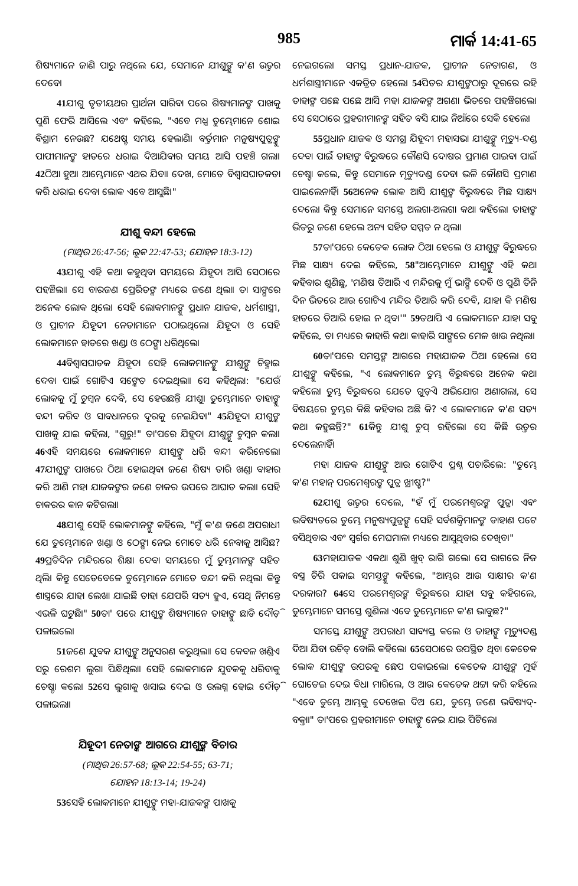985 ମାର୍କ 14:41-65
ଶିଷ୍ୟମାନେ ଜାଣି ପାରୁ ନଥିଲେ ଯେ, ସେମାନେ ଯୀଶୁଙ୍କୁ କ'ଣ ଉତ୍ତର ଦେବେ।
41ଯୀଶୁ ତୃତୀୟଥର ପ୍ରାର୍ଥନା ସାରିବା ପରେ ଶିଷ୍ୟମାନଙ୍କ ପାଖକୁ ପୁଣି ଫେରି ଆସିଲେ ଏବଂ କହିଲେ, "ଏବେ ମଧ୍ଯ ତୁମ୍ଭେମାନେ ଶୋଇ ବିଶ୍ରାମ ନେଉଛ? ଯଥେଷ୍ଟ ସମୟ ହେଲାଣି। ବର୍ତ୍ତମାନ ମନୁଷ୍ୟପୁତ୍ରଙ୍କୁ ପାପୀମାନଙ୍କ ହାତରେ ଧରାଇ ଦିଆଯିବାର ସମୟ ଆସି ପହଞ୍ଚି ଗଲା। 42ଠିଆ ହୁଅ। ଆମ୍ଭେମାନେ ଏଥର ଯିବା। ଦେଖ, ମୋତେ ବିଶ୍ୱାସଘାତକତା କରି ଧରାଇ ଦେବା ଲୋକ ଏବେ ଆସୁଛି।"
ଯୀଶୁ ବନ୍ଦୀ ହେଲେ
(ମାଥିଉ 26:47-56; ଲୂକ 22:47-53; ଯୋହନ 18:3-12)
43ଯୀଶୁ ଏହି କଥା କହୁଥିବା ସମୟରେ ଯିହୂଦା ଆସି ସେଠାରେ ପହଞ୍ଚିଲା। ସେ ବାରଜଣ ପ୍ରେରିତଙ୍କ ମଧ୍ୟରେ ଜଣେ ଥିଲା। ତା ସାଙ୍ଗରେ ଅନେକ ଲୋକ ଥିଲେ। ସେହି ଲୋକମାନଙ୍କୁ ପ୍ରଧାନ ଯାଜକ, ଧର୍ମଶାସ୍ତ୍ରୀ, ଓ ପ୍ରାଚୀନ ଯିହୂଦୀ ନେତାମାନେ ପଠାଇଥିଲେ। ଯିହୂଦା ଓ ସେହି ଲୋକମାନେ ହାତରେ ଖଣ୍ଡା ଓ ଠେଙ୍ଗା ଧରିଥିଲେ।
44ବିଶ୍ୱାସଘାତକ ଯିହୂଦା ସେହି ଲୋକମାନଙ୍କୁ ଯୀଶୁଙ୍କୁ ଚିହ୍ନାଇ ଦେବା ପାଇଁ ଗୋଟିଏ ସଙ୍କେତ ଦେଇଥିଲା। ସେ କହିଥିଲା: "ଯେଉଁ ଲୋକକୁ ମୁଁ ଚୁମ୍ବନ ଦେବି, ସେ ହେଉଛନ୍ତି ଯୀଶୁ। ତୁମ୍ଭେମାନେ ତାହାଙ୍କୁ ବନ୍ଦୀ କରିବ ଓ ସାବଧାନରେ ଦୂରକୁ ନେଇଯିବ।" 45ଯିହୂଦା ଯୀଶୁଙ୍କ ପାଖକୁ ଯାଇ କହିଲା, "ଗୁରୁ!" ତା'ପରେ ଯିହୂଦା ଯୀଶୁଙ୍କୁ ଚୁମ୍ବନ କଲା। 46ଏହି ସମୟରେ ଲୋକମାନେ ଯୀଶୁଙ୍କୁ ଧରି ବନ୍ଦୀ କରିନେଲେ। 47ଯୀଶୁଙ୍କ ପାଖରେ ଠିଆ ହୋଇଥିବା ଜଣେ ଶିଷ୍ୟ ତାରି ଖଣ୍ଡା ବାହାର କରି ଆଣି ମହା ଯାଜକଙ୍କର ଜଣେ ଚାକର ଉପରେ ଆଘାତ କଲା। ସେହି ଚାକରର କାନ କଟିଗଲା।
48ଯୀଶୁ ସେହି ଲୋକମାନଙ୍କୁ କହିଲେ, "ମୁଁ କ'ଣ ଜଣେ ଅପରାଧୀ ଯେ ତୁମ୍ଭେମାନେ ଖଣ୍ଡା ଓ ଠେଙ୍ଗା ନେଇ ମୋତେ ଧରି ନେବାକୁ ଆସିଛ? 49ପ୍ରତିଦିନ ମନ୍ଦିରରେ ଶିକ୍ଷା ଦେବା ସମୟରେ ମୁଁ ତୁମ୍ଭମାନଙ୍କ ସହିତ ଥିଲି। କିନ୍ତୁ ସେତେବେଳେ ତୁମ୍ଭେମାନେ ମୋତେ ବନ୍ଦୀ କରି ନଥିଲ। କିନ୍ତୁ ଶାସ୍ତ୍ରରେ ଯାହା ଲେଖା ଯାଇଛି ତାହା ଯେପରି ସତ୍ୟ ହୁଏ, ସେଥି ନିମନ୍ତେ ଏଭଳି ଘଟୁଛି।" 50ତା' ପରେ ଯୀଶୁଙ୍କ ଶିଷ୍ୟମାନେ ତାହାଙ୍କୁ ଛାଡି ଦୌଡ଼ି ପଳାଇଲେ।
51ଜଣେ ଯୁବକ ଯୀଶୁଙ୍କୁ ଅନୁସରଣ କରୁଥିଲା। ସେ କେବଳ ଖଣ୍ଡିଏ ସରୁ ରେଶମ ଲୁଗା ପିନ୍ଧିଥିଲା। ସେହି ଲୋକମାନେ ଯୁବକକୁ ଧରିବାକୁ ଚେଷ୍ଟା କଲେ। 52ସେ ଲୁଗାକୁ ଖସାଇ ଦେଇ ଓ ଉଲଗ୍ନ ହୋଇ ଦୌଡ଼ି ପଳାଇଲା।
ଯିହୂଦୀ ନେତାଙ୍କ ଆଗରେ ଯୀଶୁଙ୍କ ବିଚାର
(ମାଥିଉ 26:57-68; ଲୂକ 22:54-55; 63-71;
ଯୋହନ 18:13-14; 19-24)
53ସେହି ଲୋକମାନେ ଯୀଶୁଙ୍କୁ ମହା-ଯାଜକଙ୍କ ପାଖକୁ
ନେଇଗଲେ। ସମସ୍ତ ପ୍ରଧାନ-ଯାଜକ, ପ୍ରାଚୀନ ନେତାଗଣ, ଓ ଧର୍ମଶାସ୍ତ୍ରୀମାନେ ଏକତ୍ରିତ ହେଲେ। 54ପିତର ଯୀଶୁଙ୍କଠାରୁ ଦୂରରେ ରହି ତାହାଙ୍କ ପଛେ ପଛେ ଆସି ମହା ଯାଜକଙ୍କ ଅଗଣା ଭିତରେ ପହଞ୍ଚିଗଲେ। ସେ ସେଠାରେ ପ୍ରହରୀମାନଙ୍କ ସହିତ ବସି ଯାଇ ନିଆଁରେ ସେକି ହେଲେ।
55ପ୍ରଧାନ ଯାଜକ ଓ ସମଗ୍ର ଯିହୂଦୀ ମହାସଭା ଯୀଶୁଙ୍କୁ ମୃତ୍ୟୁ-ଦଣ୍ଡ ଦେବା ପାଇଁ ତାହାଙ୍କ ବିରୁଦ୍ଧରେ କୌଣସି ଦୋଷର ପ୍ରମାଣ ପାଇବା ପାଇଁ ଚେଷ୍ଟା କଲେ, କିନ୍ତୁ ସେମାନେ ମୃତ୍ୟୁଦଣ୍ଡ ଦେବା ଭଳି କୌଣସି ପ୍ରମାଣ ପାଇଲେନାହିଁ। 56ଅନେକ ଲୋକ ଆସି ଯୀଶୁଙ୍କ ବିରୁଦ୍ଧରେ ମିଛ ସାକ୍ଷ୍ୟ ଦେଲେ। କିନ୍ତୁ ସେମାନେ ସମସ୍ତେ ଅଲଗା-ଅଲଗା କଥା କହିଲେ। ତାହାଙ୍କ ଭିତରୁ ଜଣେ ହେଲେ ଅନ୍ୟ ସହିତ ସମ୍ମତ ନ ଥିଲା।
57ତା'ପରେ କେତେକ ଲୋକ ଠିଆ ହେଲେ ଓ ଯୀଶୁଙ୍କ ବିରୁଦ୍ଧରେ ମିଛ ସାକ୍ଷ୍ୟ ଦେଇ କହିଲେ, 58"ଆମ୍ଭେମାନେ ଯୀଶୁଙ୍କୁ ଏହି କଥା କହିବାର ଶୁଣିଛୁ, 'ମଣିଷ ତିଆରି ଏ ମନ୍ଦିରକୁ ମୁଁ ଭାଙ୍ଗି ଦେବି ଓ ପୁଣି ତିନି ଦିନ ଭିତରେ ଆଉ ଗୋଟିଏ ମନ୍ଦିର ତିଆରି କରି ଦେବି, ଯାହା କି ମଣିଷ ହାତରେ ତିଆରି ହୋଇ ନ ଥିବ।'" 59ତଥାପି ଏ ଲୋକମାନେ ଯାହା ସବୁ କହିଲେ, ତା ମଧ୍ୟରେ କାହାରି କଥା କାହାରି ସାଙ୍ଗରେ ମେଳ ଖାଉ ନଥିଲା।
60ତା'ପରେ ସମସ୍ତଙ୍କ ଆଗରେ ମହାଯାଜକ ଠିଆ ହେଲେ। ସେ ଯୀଶୁଙ୍କୁ କହିଲେ, "ଏ ଲୋକମାନେ ତୁମ୍ଭ ବିରୁଦ୍ଧରେ ଅନେକ କଥା କହିଲେ। ତୁମ୍ଭ ବିରୁଦ୍ଧରେ ଯେତେ ଗୁଡ଼ିଏ ଅଭିଯୋଗ ଅଣାଗଲା, ସେ ବିଷୟରେ ତୁମ୍ଭର କିଛି କହିବାର ଅଛି କି? ଏ ଲୋକମାନେ କ'ଣ ସତ୍ୟ କଥା କହୁଛନ୍ତି?" 61କିନ୍ତୁ ଯୀଶୁ ଚୁପ୍ ରହିଲେ। ସେ କିଛି ଉତ୍ତର ଦେଲେନାହିଁ।
ମହା ଯାଜକ ଯୀଶୁଙ୍କୁ ଆଉ ଗୋଟିଏ ପ୍ରଶ୍ନ ପଚାରିଲେ: "ତୁମ୍ଭେ କ'ଣ ମହାନ୍ ପରମେଶ୍ୱରଙ୍କ ପୁତ୍ର ଖ୍ରୀଷ୍ଟ?"
62ଯୀଶୁ ଉତ୍ତର ଦେଲେ, "ହଁ ମୁଁ ପରମେଶ୍ୱରଙ୍କ ପୁତ୍ର। ଏବଂ ଭବିଷ୍ୟତରେ ତୁମ୍ଭେ ମନୁଷ୍ୟପୁତ୍ରଙ୍କୁ ସେହି ସର୍ବଶକ୍ତିମାନଙ୍କ ଡାହାଣ ପଟେ ବସିଥିବାର ଏବଂ ସ୍ୱର୍ଗର ମେଘମାଳା ମଧ୍ୟରେ ଆସୁଥିବାର ଦେଖିବ।"
63ମହାଯାଜକ ଏକଥା ଶୁଣି ଖୁବ୍ ରାଗି ଗଲେ। ସେ ରାଗରେ ନିଜ ବସ୍ତ୍ର ଚିରି ପକାଇ ସମସ୍ତଙ୍କୁ କହିଲେ, "ଆମ୍ଭର ଆଉ ସାକ୍ଷୀର କ'ଣ ଦରକାର? 64ସେ ପରମେଶ୍ୱରଙ୍କ ବିରୁଦ୍ଧରେ ଯାହା ସବୁ କହିଗଲେ, ତୁମ୍ଭେମାନେ ସମସ୍ତେ ଶୁଣିଲ। ଏବେ ତୁମ୍ଭେମାନେ କ'ଣ ଭାବୁଛ?"
ସମସ୍ତେ ଯୀଶୁଙ୍କୁ ଅପରାଧୀ ସାବ୍ୟସ୍ତ କଲେ ଓ ତାହାଙ୍କୁ ମୃତ୍ୟୁଦଣ୍ଡ ଦିଆ ଯିବା ଉଚିତ୍ ବୋଲି କହିଲେ। 65ସେଠାରେ ଉପସ୍ଥିତ ଥିବା କେତେକ ଲୋକ ଯୀଶୁଙ୍କ ଉପରକୁ ଛେପ ପକାଇଲେ। କେତେକ ଯୀଶୁଙ୍କ ମୁହଁ ଘୋଡେଇ ଦେଇ ବିଧା ମାରିଲେ, ଓ ଆଉ କେତେକ ଥଟ୍ଟା କରି କହିଲେ "ଏବେ ତୁମ୍ଭେ ଆମ୍ଭକୁ ଦେଖେଇ ଦିଅ ଯେ, ତୁମ୍ଭେ ଜଣେ ଭବିଷ୍ୟଦ୍-ବକ୍ତା।" ତା'ପରେ ପ୍ରହରୀମାନେ ତାହାଙ୍କୁ ନେଇ ଯାଇ ପିଟିଲେ।